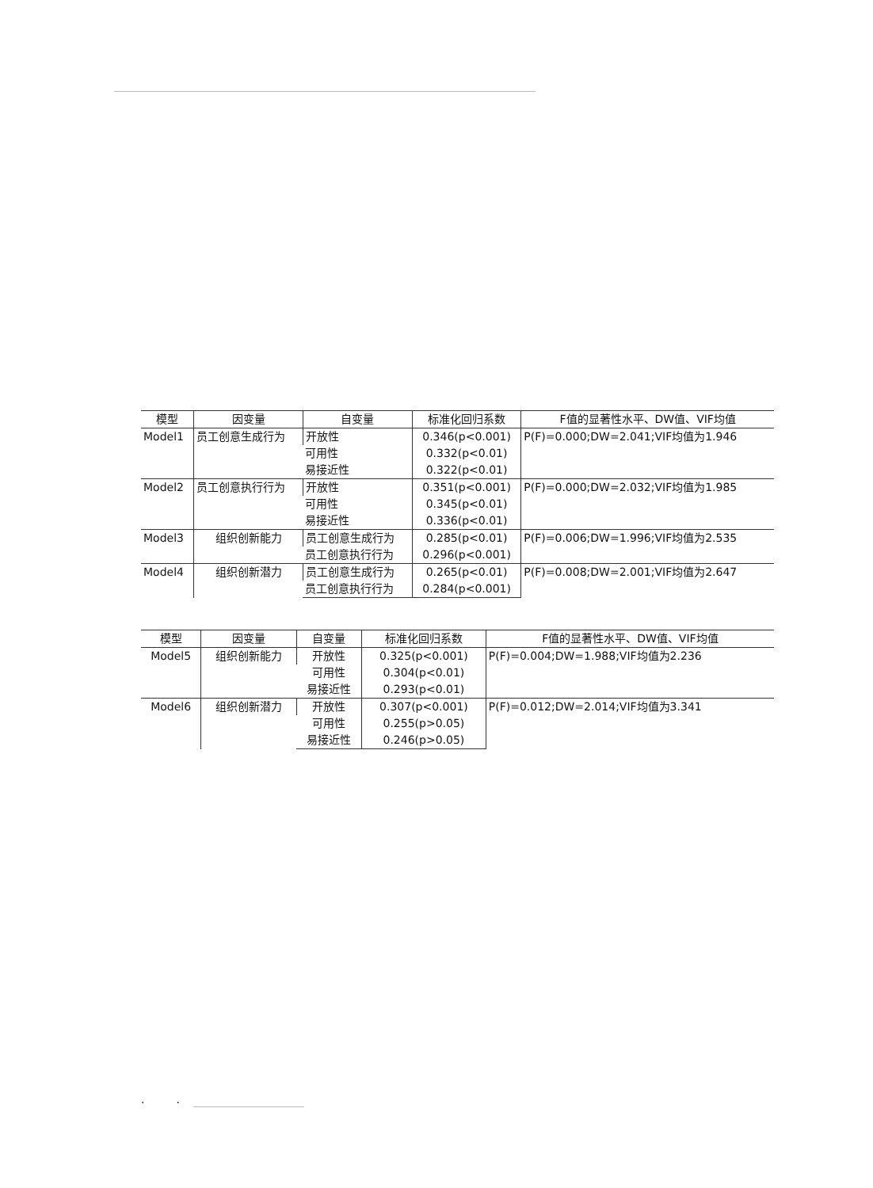| 模型 | 因变量 | 自变量 | 标准化回归系数 | F值的显著性水平、DW值、VIF均值 |
| --- | --- | --- | --- | --- |
| Model1 | 员工创意生成行为 | 开放性 | 0.346(p<0.001) | P(F)=0.000;DW=2.041;VIF均值为1.946 |
| | | 可用性 | 0.332(p<0.01) | |
| | | 易接近性 | 0.322(p<0.01) | |
| Model2 | 员工创意执行行为 | 开放性 | 0.351(p<0.001) | P(F)=0.000;DW=2.032;VIF均值为1.985 |
| | | 可用性 | 0.345(p<0.01) | |
| | | 易接近性 | 0.336(p<0.01) | |
| Model3 | 组织创新能力 | 员工创意生成行为 | 0.285(p<0.01) | P(F)=0.006;DW=1.996;VIF均值为2.535 |
| | | 员工创意执行行为 | 0.296(p<0.001) | |
| Model4 | 组织创新潜力 | 员工创意生成行为 | 0.265(p<0.01) | P(F)=0.008;DW=2.001;VIF均值为2.647 |
| | | 员工创意执行行为 | 0.284(p<0.001) | |
| 模型 | 因变量 | 自变量 | 标准化回归系数 | F值的显著性水平、DW值、VIF均值 |
| --- | --- | --- | --- | --- |
| Model5 | 组织创新能力 | 开放性 | 0.325(p<0.001) | P(F)=0.004;DW=1.988;VIF均值为2.236 |
| | | 可用性 | 0.304(p<0.01) | |
| | | 易接近性 | 0.293(p<0.01) | |
| Model6 | 组织创新潜力 | 开放性 | 0.307(p<0.001) | P(F)=0.012;DW=2.014;VIF均值为3.341 |
| | | 可用性 | 0.255(p>0.05) | |
| | | 易接近性 | 0.246(p>0.05) | |
. .